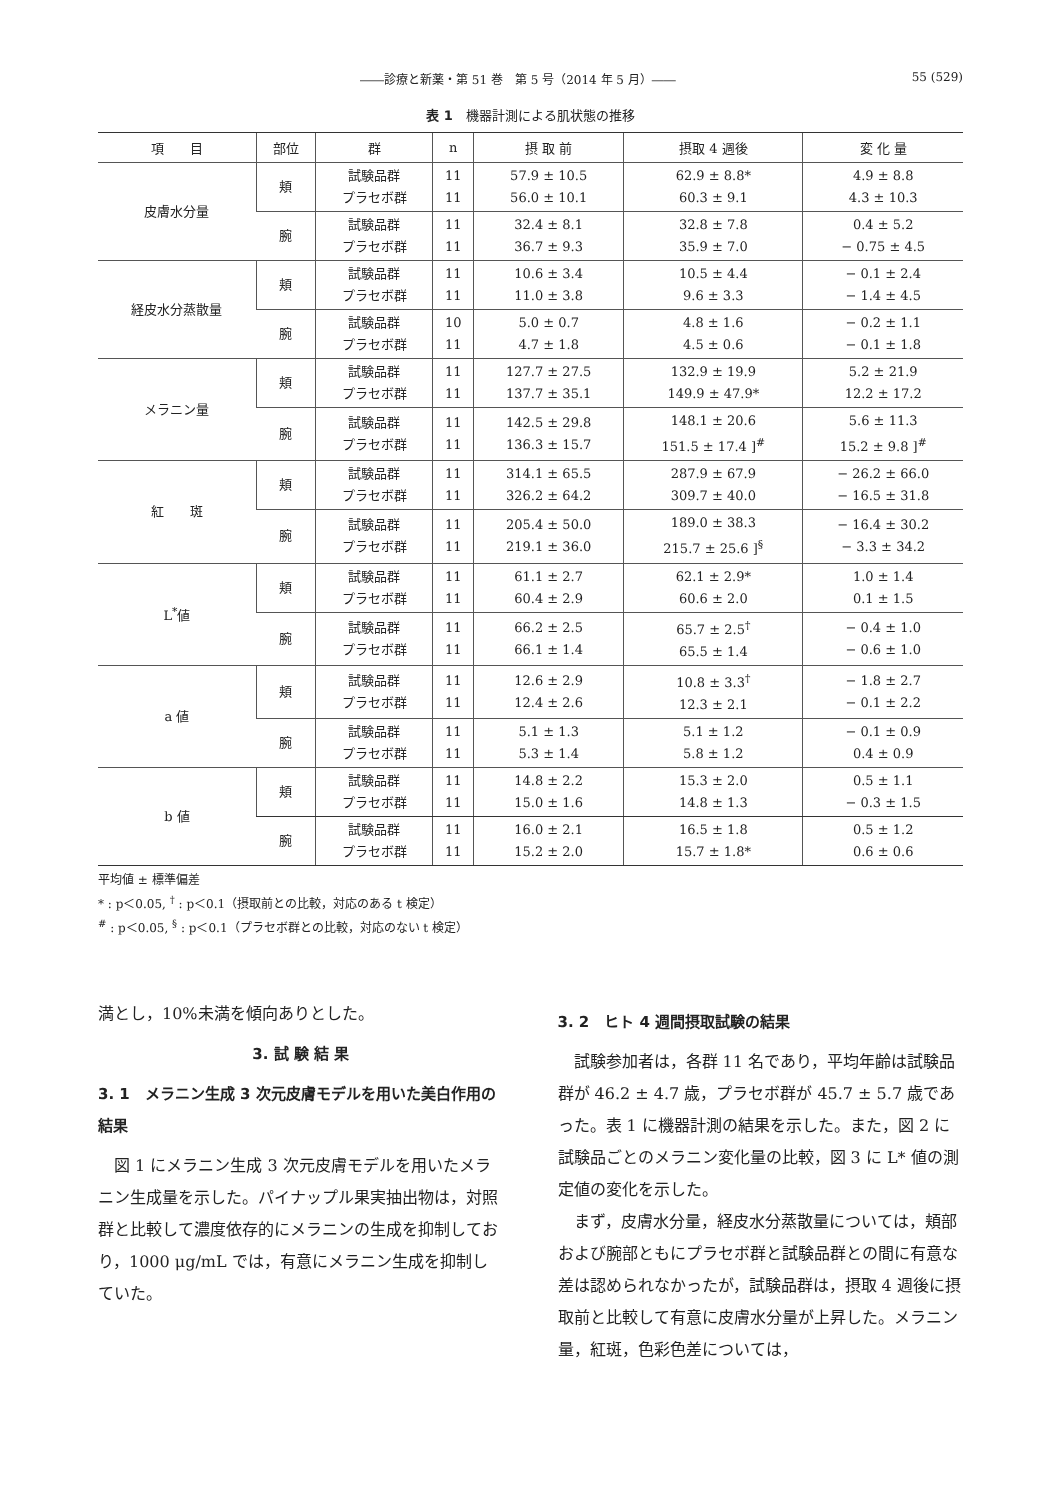――診療と新薬・第 51 巻　第 5 号（2014 年 5 月）―― 55 (529)
表 1　機器計測による肌状態の推移
| 項 目 | 部位 | 群 | n | 摂 取 前 | 摂取 4 週後 | 変 化 量 |
| --- | --- | --- | --- | --- | --- | --- |
| 皮膚水分量 | 頬 | 試験品群 プラセボ群 | 11 11 | 57.9 ± 10.5 56.0 ± 10.1 | 62.9 ± 8.8* 60.3 ± 9.1 | 4.9 ± 8.8 4.3 ± 10.3 |
| | 腕 | 試験品群 プラセボ群 | 11 11 | 32.4 ± 8.1 36.7 ± 9.3 | 32.8 ± 7.8 35.9 ± 7.0 | 0.4 ± 5.2 − 0.75 ± 4.5 |
| 経皮水分蒸散量 | 頬 | 試験品群 プラセボ群 | 11 11 | 10.6 ± 3.4 11.0 ± 3.8 | 10.5 ± 4.4 9.6 ± 3.3 | − 0.1 ± 2.4 − 1.4 ± 4.5 |
| | 腕 | 試験品群 プラセボ群 | 10 11 | 5.0 ± 0.7 4.7 ± 1.8 | 4.8 ± 1.6 4.5 ± 0.6 | − 0.2 ± 1.1 − 0.1 ± 1.8 |
| メラニン量 | 頬 | 試験品群 プラセボ群 | 11 11 | 127.7 ± 27.5 137.7 ± 35.1 | 132.9 ± 19.9 149.9 ± 47.9* | 5.2 ± 21.9 12.2 ± 17.2 |
| | 腕 | 試験品群 プラセボ群 | 11 11 | 142.5 ± 29.8 136.3 ± 15.7 | 148.1 ± 20.6 151.5 ± 17.4 ]<sup>#</sup> | 5.6 ± 11.3 15.2 ± 9.8 ]<sup>#</sup> |
| 紅 斑 | 頬 | 試験品群 プラセボ群 | 11 11 | 314.1 ± 65.5 326.2 ± 64.2 | 287.9 ± 67.9 309.7 ± 40.0 | − 26.2 ± 66.0 − 16.5 ± 31.8 |
| | 腕 | 試験品群 プラセボ群 | 11 11 | 205.4 ± 50.0 219.1 ± 36.0 | 189.0 ± 38.3 215.7 ± 25.6 ]<sup>§</sup> | − 16.4 ± 30.2 − 3.3 ± 34.2 |
| L<sup>*</sup>値 | 頬 | 試験品群 プラセボ群 | 11 11 | 61.1 ± 2.7 60.4 ± 2.9 | 62.1 ± 2.9* 60.6 ± 2.0 | 1.0 ± 1.4 0.1 ± 1.5 |
| | 腕 | 試験品群 プラセボ群 | 11 11 | 66.2 ± 2.5 66.1 ± 1.4 | 65.7 ± 2.5<sup>†</sup> 65.5 ± 1.4 | − 0.4 ± 1.0 − 0.6 ± 1.0 |
| a 値 | 頬 | 試験品群 プラセボ群 | 11 11 | 12.6 ± 2.9 12.4 ± 2.6 | 10.8 ± 3.3<sup>†</sup> 12.3 ± 2.1 | − 1.8 ± 2.7 − 0.1 ± 2.2 |
| | 腕 | 試験品群 プラセボ群 | 11 11 | 5.1 ± 1.3 5.3 ± 1.4 | 5.1 ± 1.2 5.8 ± 1.2 | − 0.1 ± 0.9 0.4 ± 0.9 |
| b 値 | 頬 | 試験品群 プラセボ群 | 11 11 | 14.8 ± 2.2 15.0 ± 1.6 | 15.3 ± 2.0 14.8 ± 1.3 | 0.5 ± 1.1 − 0.3 ± 1.5 |
| | 腕 | 試験品群 プラセボ群 | 11 11 | 16.0 ± 2.1 15.2 ± 2.0 | 16.5 ± 1.8 15.7 ± 1.8* | 0.5 ± 1.2 0.6 ± 0.6 |
平均値 ± 標準偏差
* : p＜0.05, <sup>†</sup> : p＜0.1（摂取前との比較，対応のある t 検定）
<sup>#</sup> : p＜0.05, <sup>§</sup> : p＜0.1（プラセボ群との比較，対応のない t 検定）
満とし，10%未満を傾向ありとした。
3. 試 験 結 果
3. 1　メラニン生成 3 次元皮膚モデルを用いた美白作用の結果
図 1 にメラニン生成 3 次元皮膚モデルを用いたメラニン生成量を示した。パイナップル果実抽出物は，対照群と比較して濃度依存的にメラニンの生成を抑制しており，1000 μg/mL では，有意にメラニン生成を抑制していた。
3. 2　ヒト 4 週間摂取試験の結果
試験参加者は，各群 11 名であり，平均年齢は試験品群が 46.2 ± 4.7 歳，プラセボ群が 45.7 ± 5.7 歳であった。表 1 に機器計測の結果を示した。また，図 2 に試験品ごとのメラニン変化量の比較，図 3 に L* 値の測定値の変化を示した。
まず，皮膚水分量，経皮水分蒸散量については，頬部および腕部ともにプラセボ群と試験品群との間に有意な差は認められなかったが，試験品群は，摂取 4 週後に摂取前と比較して有意に皮膚水分量が上昇した。メラニン量，紅斑，色彩色差については，